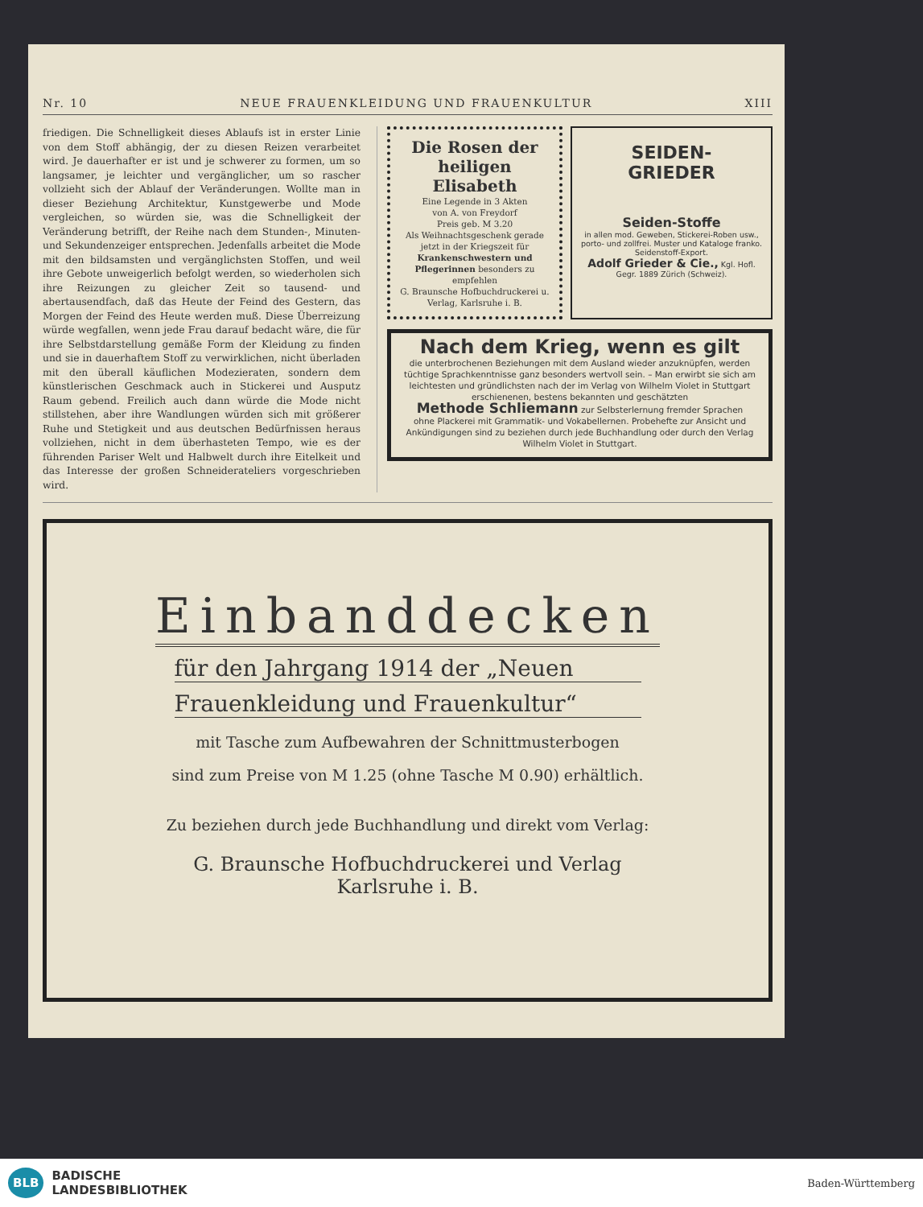Nr. 10 NEUE FRAUENKLEIDUNG UND FRAUENKULTUR XIII
friedigen. Die Schnelligkeit dieses Ablaufs ist in erster Linie von dem Stoff abhängig, der zu diesen Reizen verarbeitet wird. Je dauerhafter er ist und je schwerer zu formen, um so langsamer, je leichter und vergänglicher, um so rascher vollzieht sich der Ablauf der Veränderungen. Wollte man in dieser Beziehung Architektur, Kunstgewerbe und Mode vergleichen, so würden sie, was die Schnelligkeit der Veränderung betrifft, der Reihe nach dem Stunden-, Minuten- und Sekundenzeiger entsprechen. Jedenfalls arbeitet die Mode mit den bildsamsten und vergänglichsten Stoffen, und weil ihre Gebote unweigerlich befolgt werden, so wiederholen sich ihre Reizungen zu gleicher Zeit so tausend- und abertausendfach, daß das Heute der Feind des Gestern, das Morgen der Feind des Heute werden muß. Diese Überreizung würde wegfallen, wenn jede Frau darauf bedacht wäre, die für ihre Selbstdarstellung gemäße Form der Kleidung zu finden und sie in dauerhaftem Stoff zu verwirklichen, nicht überladen mit den überall käuflichen Modezieraten, sondern dem künstlerischen Geschmack auch in Stickerei und Ausputz Raum gebend. Freilich auch dann würde die Mode nicht stillstehen, aber ihre Wandlungen würden sich mit größerer Ruhe und Stetigkeit und aus deutschen Bedürfnissen heraus vollziehen, nicht in dem überhasteten Tempo, wie es der führenden Pariser Welt und Halbwelt durch ihre Eitelkeit und das Interesse der großen Schneiderateliers vorgeschrieben wird.
Die Rosen der heiligen Elisabeth
Eine Legende in 3 Akten
von A. von Freydorf
Preis geb. M 3.20
Als Weihnachtsgeschenk gerade jetzt in der Kriegszeit für Krankenschwestern und Pflegerinnen besonders zu empfehlen
G. Braunsche Hofbuchdruckerei u. Verlag, Karlsruhe i. B.
SEIDEN-
GRIEDER
Seiden-Stoffe
in allen mod. Geweben, Stickerei-Roben usw., porto- und zollfrei. Muster und Kataloge franko.
Seidenstoff-Export.
Adolf Grieder & Cie., Kgl. Hofl.
Gegr. 1889 Zürich (Schweiz).
Nach dem Krieg, wenn es gilt
die unterbrochenen Beziehungen mit dem Ausland wieder anzuknüpfen, werden tüchtige Sprachkenntnisse ganz besonders wertvoll sein. – Man erwirbt sie sich am leichtesten und gründlichsten nach der im Verlag von Wilhelm Violet in Stuttgart erschienenen, bestens bekannten und geschätzten
Methode Schliemann zur Selbsterlernung fremder Sprachen
ohne Plackerei mit Grammatik- und Vokabellernen. Probehefte zur Ansicht und Ankündigungen sind zu beziehen durch jede Buchhandlung oder durch den Verlag Wilhelm Violet in Stuttgart.
Einbanddecken
für den Jahrgang 1914 der „Neuen
Frauenkleidung und Frauenkultur“
mit Tasche zum Aufbewahren der Schnittmusterbogen
sind zum Preise von M 1.25 (ohne Tasche M 0.90) erhältlich.
Zu beziehen durch jede Buchhandlung und direkt vom Verlag:
G. Braunsche Hofbuchdruckerei und Verlag
Karlsruhe i. B.
BLB
BADISCHE
LANDESBIBLIOTHEK
Baden-Württemberg